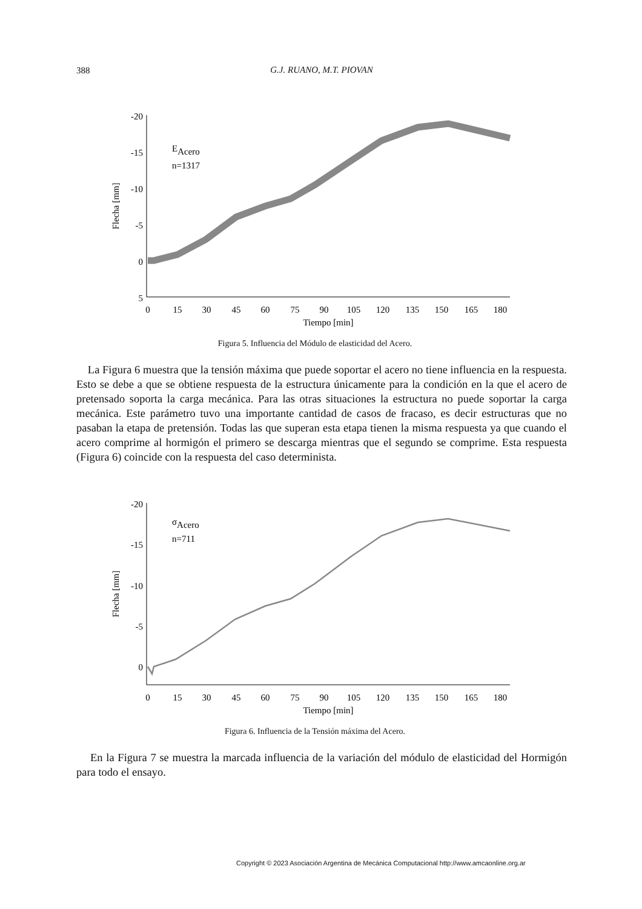388
G.J. RUANO, M.T. PIOVAN
-20
-15
-10
-5
0
5
0
15
30
45
60
75
90
105
120
135
150
165
180
Tiempo [min]
Flecha [mm]
EAcero
n=1317
Figura 5. Influencia del Módulo de elasticidad del Acero.
La Figura 6 muestra que la tensión máxima que puede soportar el acero no tiene influencia en la respuesta. Esto se debe a que se obtiene respuesta de la estructura únicamente para la condición en la que el acero de pretensado soporta la carga mecánica. Para las otras situaciones la estructura no puede soportar la carga mecánica. Este parámetro tuvo una importante cantidad de casos de fracaso, es decir estructuras que no pasaban la etapa de pretensión. Todas las que superan esta etapa tienen la misma respuesta ya que cuando el acero comprime al hormigón el primero se descarga mientras que el segundo se comprime. Esta respuesta (Figura 6) coincide con la respuesta del caso determinista.
-20
-15
-10
-5
0
0
15
30
45
60
75
90
105
120
135
150
165
180
Tiempo [min]
Flecha [mm]
σAcero
n=711
Figura 6. Influencia de la Tensión máxima del Acero.
En la Figura 7 se muestra la marcada influencia de la variación del módulo de elasticidad del Hormigón para todo el ensayo.
Copyright © 2023 Asociación Argentina de Mecánica Computacional http://www.amcaonline.org.ar